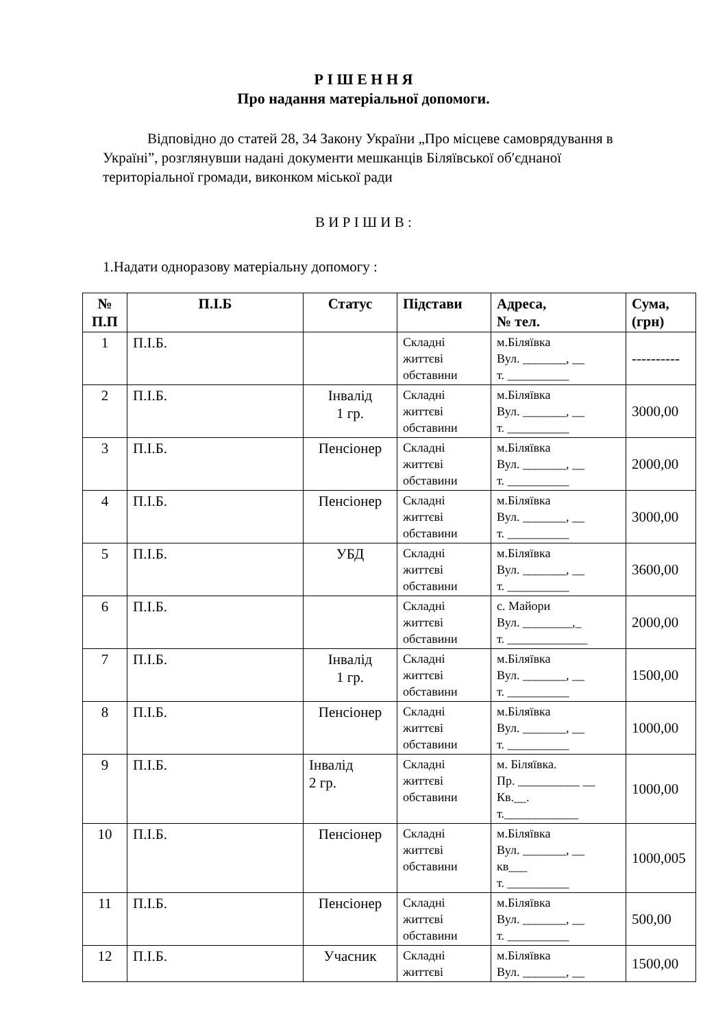Р І Ш Е Н Н Я
Про надання матеріальної допомоги.
Відповідно до статей 28, 34 Закону України „Про місцеве самоврядування в Україні”, розглянувши надані документи мешканців Біляївської об′єднаної територіальної громади, виконком міської ради
В И Р І Ш И В :
1.Надати одноразову матеріальну допомогу :
| № П.П | П.І.Б | Статус | Підстави | Адреса, № тел. | Сума, (грн) |
| --- | --- | --- | --- | --- | --- |
| 1 | П.І.Б. | | Складні життєві обставини | м.Біляївка Вул. _______, __ т. __________ | ---------- |
| 2 | П.І.Б. | Інвалід 1 гр. | Складні життєві обставини | м.Біляївка Вул. _______, __ т. __________ | 3000,00 |
| 3 | П.І.Б. | Пенсіонер | Складні життєві обставини | м.Біляївка Вул. _______, __ т. __________ | 2000,00 |
| 4 | П.І.Б. | Пенсіонер | Складні життєві обставини | м.Біляївка Вул. _______, __ т. __________ | 3000,00 |
| 5 | П.І.Б. | УБД | Складні життєві обставини | м.Біляївка Вул. _______, __ т. __________ | 3600,00 |
| 6 | П.І.Б. | | Складні життєві обставини | с. Майори Вул. ________,_ т. _____________ | 2000,00 |
| 7 | П.І.Б. | Інвалід 1 гр. | Складні життєві обставини | м.Біляївка Вул. _______, __ т. __________ | 1500,00 |
| 8 | П.І.Б. | Пенсіонер | Складні життєві обставини | м.Біляївка Вул. _______, __ т. __________ | 1000,00 |
| 9 | П.І.Б. | Інвалід 2 гр. | Складні життєві обставини | м. Біляївка. Пр. __________ __ Кв.__. т.____________ | 1000,00 |
| 10 | П.І.Б. | Пенсіонер | Складні життєві обставини | м.Біляївка Вул. _______, __ кв___ т. __________ | 1000,005 |
| 11 | П.І.Б. | Пенсіонер | Складні життєві обставини | м.Біляївка Вул. _______, __ т. __________ | 500,00 |
| 12 | П.І.Б. | Учасник | Складні життєві | м.Біляївка Вул. _______, __ | 1500,00 |